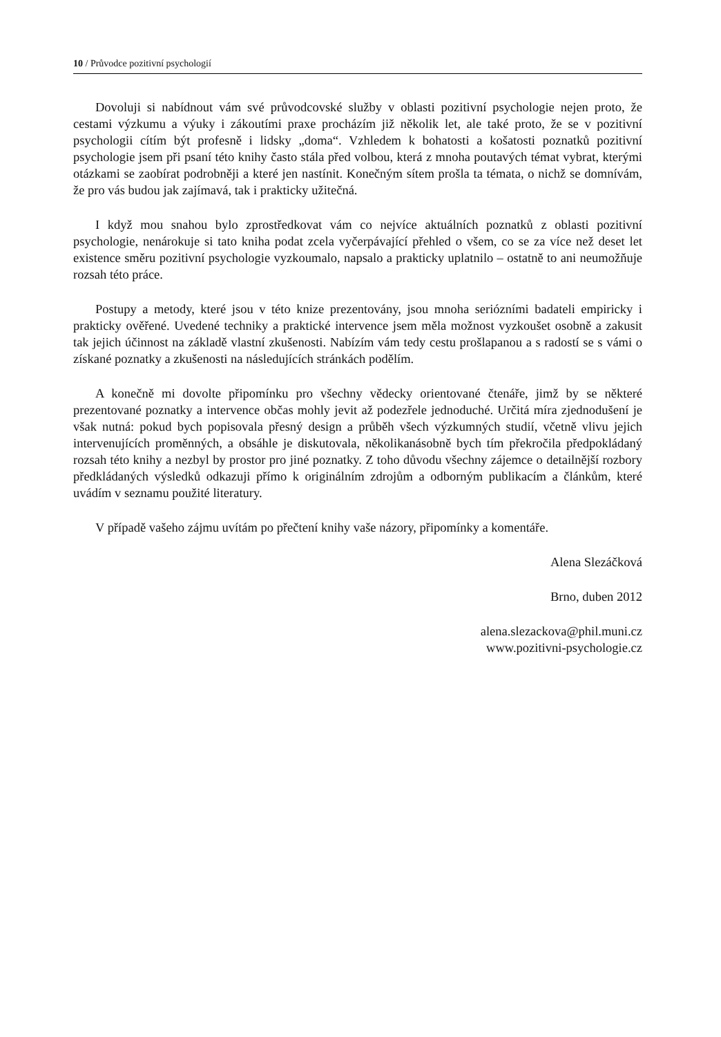10 / Průvodce pozitivní psychologií
Dovoluji si nabídnout vám své průvodcovské služby v oblasti pozitivní psychologie nejen proto, že cestami výzkumu a výuky i zákoutími praxe procházím již několik let, ale také proto, že se v pozitivní psychologii cítím být profesně i lidsky „doma“. Vzhledem k bohatosti a košatosti poznatků pozitivní psychologie jsem při psaní této knihy často stála před volbou, která z mnoha poutavých témat vybrat, kterými otázkami se zaobírat podrobněji a které jen nastínit. Konečným sítem prošla ta témata, o nichž se domnívám, že pro vás budou jak zajímavá, tak i prakticky užitečná.
I když mou snahou bylo zprostředkovat vám co nejvíce aktuálních poznatků z oblasti pozitivní psychologie, nenárokuje si tato kniha podat zcela vyčerpávající přehled o všem, co se za více než deset let existence směru pozitivní psychologie vyzkoumalo, napsalo a prakticky uplatnilo – ostatně to ani neumožňuje rozsah této práce.
Postupy a metody, které jsou v této knize prezentovány, jsou mnoha seriózními badateli empiricky i prakticky ověřené. Uvedené techniky a praktické intervence jsem měla možnost vyzkoušet osobně a zakusit tak jejich účinnost na základě vlastní zkušenosti. Nabízím vám tedy cestu prošlapanou a s radostí se s vámi o získané poznatky a zkušenosti na následujících stránkách podělím.
A konečně mi dovolte připomínku pro všechny vědecky orientované čtenáře, jimž by se některé prezentované poznatky a intervence občas mohly jevit až podezřele jednoduché. Určitá míra zjednodušení je však nutná: pokud bych popisovala přesný design a průběh všech výzkumných studií, včetně vlivu jejich intervenujících proměnných, a obsáhle je diskutovala, několikanásobně bych tím překročila předpokládaný rozsah této knihy a nezbyl by prostor pro jiné poznatky. Z toho důvodu všechny zájemce o detailnější rozbory předkládaných výsledků odkazuji přímo k originálním zdrojům a odborným publikacím a článkům, které uvádím v seznamu použité literatury.
V případě vašeho zájmu uvítám po přečtení knihy vaše názory, připomínky a komentáře.
Alena Slezáčková
Brno, duben 2012
alena.slezackova@phil.muni.cz
www.pozitivni-psychologie.cz